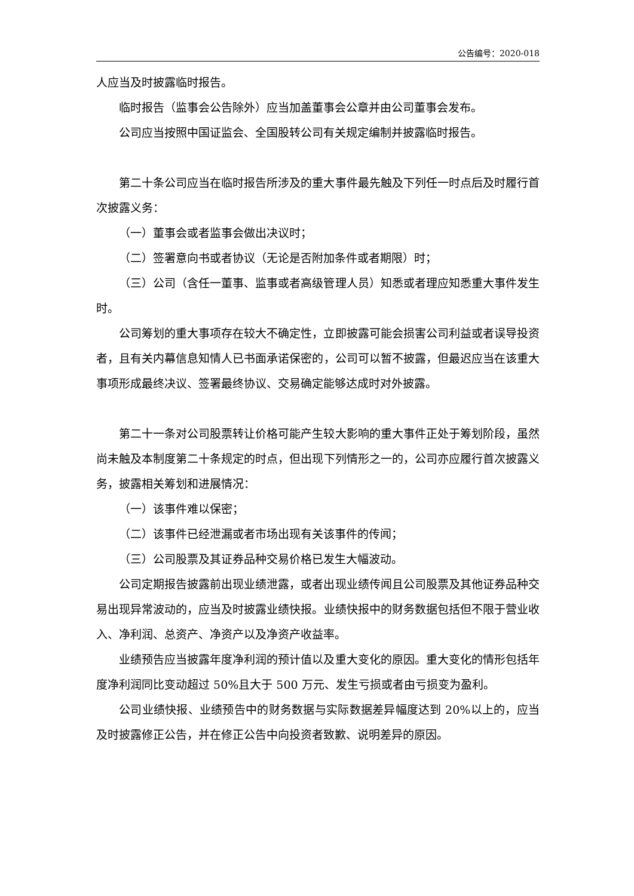公告编号：2020-018
人应当及时披露临时报告。
临时报告（监事会公告除外）应当加盖董事会公章并由公司董事会发布。
公司应当按照中国证监会、全国股转公司有关规定编制并披露临时报告。
第二十条公司应当在临时报告所涉及的重大事件最先触及下列任一时点后及时履行首次披露义务：
（一）董事会或者监事会做出决议时；
（二）签署意向书或者协议（无论是否附加条件或者期限）时；
（三）公司（含任一董事、监事或者高级管理人员）知悉或者理应知悉重大事件发生时。
公司筹划的重大事项存在较大不确定性，立即披露可能会损害公司利益或者误导投资者，且有关内幕信息知情人已书面承诺保密的，公司可以暂不披露，但最迟应当在该重大事项形成最终决议、签署最终协议、交易确定能够达成时对外披露。
第二十一条对公司股票转让价格可能产生较大影响的重大事件正处于筹划阶段，虽然尚未触及本制度第二十条规定的时点，但出现下列情形之一的，公司亦应履行首次披露义务，披露相关筹划和进展情况：
（一）该事件难以保密；
（二）该事件已经泄漏或者市场出现有关该事件的传闻；
（三）公司股票及其证券品种交易价格已发生大幅波动。
公司定期报告披露前出现业绩泄露，或者出现业绩传闻且公司股票及其他证券品种交易出现异常波动的，应当及时披露业绩快报。业绩快报中的财务数据包括但不限于营业收入、净利润、总资产、净资产以及净资产收益率。
业绩预告应当披露年度净利润的预计值以及重大变化的原因。重大变化的情形包括年度净利润同比变动超过 50%且大于 500 万元、发生亏损或者由亏损变为盈利。
公司业绩快报、业绩预告中的财务数据与实际数据差异幅度达到 20%以上的，应当及时披露修正公告，并在修正公告中向投资者致歉、说明差异的原因。